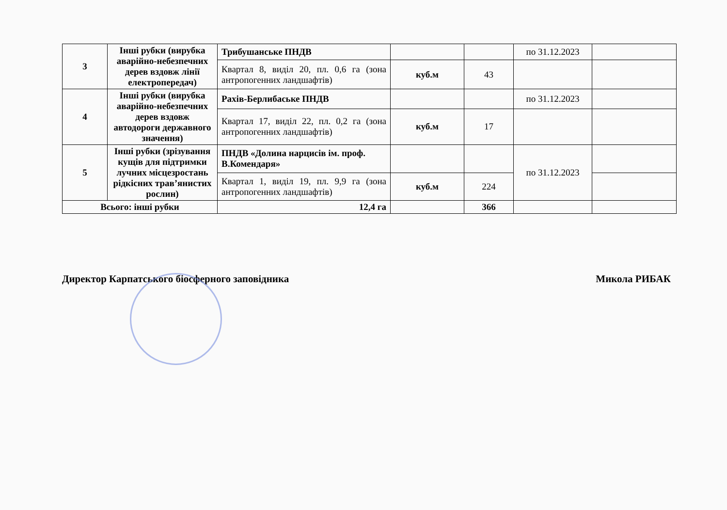| 3 | Інші рубки (вирубка аварійно-небезпечних дерев вздовж лінії електропередач) | Трибушанське ПНДВ | | | по 31.12.2023 | |
| | | Квартал 8, виділ 20, пл. 0,6 га (зона антропогенних ландшафтів) | куб.м | 43 | | |
| 4 | Інші рубки (вирубка аварійно-небезпечних дерев вздовж автодороги державного значення) | Рахів-Берлибаське ПНДВ | | | по 31.12.2023 | |
| | | Квартал 17, виділ 22, пл. 0,2 га (зона антропогенних ландшафтів) | куб.м | 17 | | |
| 5 | Інші рубки (зрізування кущів для підтримки лучних місцезростань рідкісних трав’янистих рослин) | ПНДВ «Долина нарцисів ім. проф. В.Комендаря» | | | по 31.12.2023 | |
| | | Квартал 1, виділ 19, пл. 9,9 га (зона антропогенних ландшафтів) | куб.м | 224 | | |
| Всього: інші рубки | | 12,4 га | | 366 | | |
Директор Карпатського біосферного заповідника Микола РИБАК